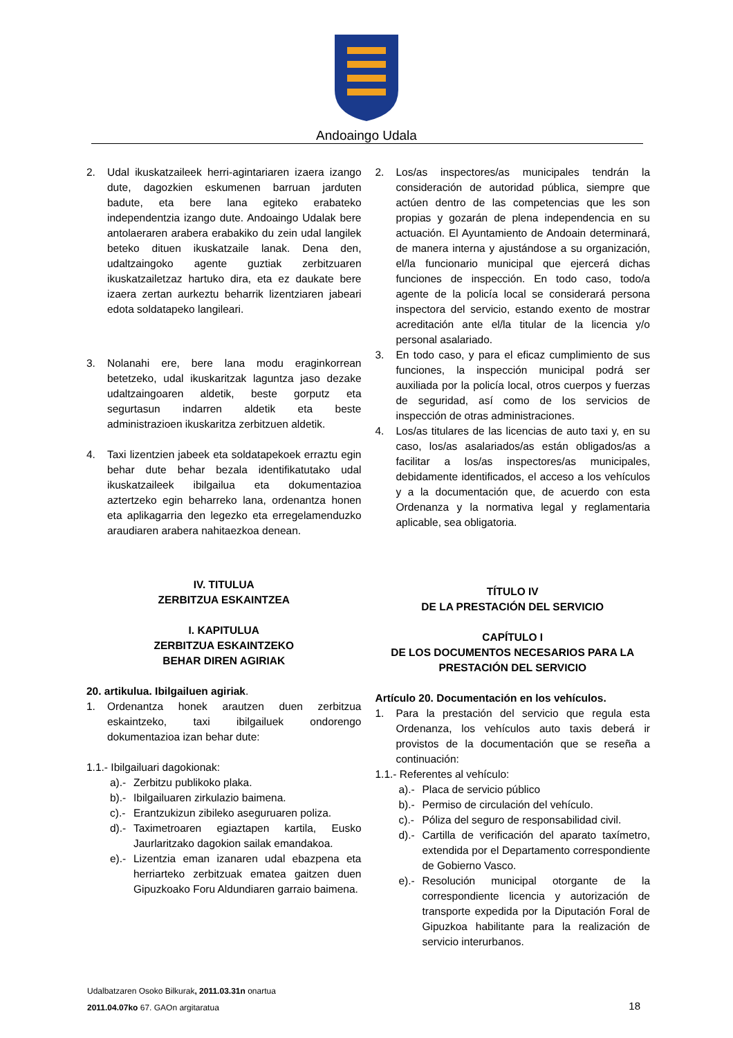Andoaingo Udala
2. Udal ikuskatzaileek herri-agintariaren izaera izango dute, dagozkien eskumenen barruan jarduten badute, eta bere lana egiteko erabateko independentzia izango dute. Andoaingo Udalak bere antolaeraren arabera erabakiko du zein udal langilek beteko dituen ikuskatzaile lanak. Dena den, udaltzaingoko agente guztiak zerbitzuaren ikuskatzailetzaz hartuko dira, eta ez daukate bere izaera zertan aurkeztu beharrik lizentziaren jabeari edota soldatapeko langileari.
3. Nolanahi ere, bere lana modu eraginkorrean betetzeko, udal ikuskaritzak laguntza jaso dezake udaltzaingoaren aldetik, beste gorputz eta segurtasun indarren aldetik eta beste administrazioen ikuskaritza zerbitzuen aldetik.
4. Taxi lizentzien jabeek eta soldatapekoek erraztu egin behar dute behar bezala identifikatutako udal ikuskatzaileek ibilgailua eta dokumentazioa aztertzeko egin beharreko lana, ordenantza honen eta aplikagarria den legezko eta erregelamenduzko araudiaren arabera nahitaezkoa denean.
IV. TITULUA
ZERBITZUA ESKAINTZEA
I. KAPITULUA
ZERBITZUA ESKAINTZEKO
BEHAR DIREN AGIRIAK
20. artikulua. Ibilgailuen agiriak.
1. Ordenantza honek arautzen duen zerbitzua eskaintzeko, taxi ibilgailuek ondorengo dokumentazioa izan behar dute:
1.1.- Ibilgailuari dagokionak:
a).- Zerbitzu publikoko plaka.
b).- Ibilgailuaren zirkulazio baimena.
c).- Erantzukizun zibileko aseguruaren poliza.
d).- Taximetroaren egiaztapen kartila, Eusko Jaurlaritzako dagokion sailak emandakoa.
e).- Lizentzia eman izanaren udal ebazpena eta herriarteko zerbitzuak ematea gaitzen duen Gipuzkoako Foru Aldundiaren garraio baimena.
2. Los/as inspectores/as municipales tendrán la consideración de autoridad pública, siempre que actúen dentro de las competencias que les son propias y gozarán de plena independencia en su actuación. El Ayuntamiento de Andoain determinará, de manera interna y ajustándose a su organización, el/la funcionario municipal que ejercerá dichas funciones de inspección. En todo caso, todo/a agente de la policía local se considerará persona inspectora del servicio, estando exento de mostrar acreditación ante el/la titular de la licencia y/o personal asalariado.
3. En todo caso, y para el eficaz cumplimiento de sus funciones, la inspección municipal podrá ser auxiliada por la policía local, otros cuerpos y fuerzas de seguridad, así como de los servicios de inspección de otras administraciones.
4. Los/as titulares de las licencias de auto taxi y, en su caso, los/as asalariados/as están obligados/as a facilitar a los/as inspectores/as municipales, debidamente identificados, el acceso a los vehículos y a la documentación que, de acuerdo con esta Ordenanza y la normativa legal y reglamentaria aplicable, sea obligatoria.
TÍTULO IV
DE LA PRESTACIÓN DEL SERVICIO
CAPÍTULO I
DE LOS DOCUMENTOS NECESARIOS PARA LA
PRESTACIÓN DEL SERVICIO
Artículo 20. Documentación en los vehículos.
1. Para la prestación del servicio que regula esta Ordenanza, los vehículos auto taxis deberá ir provistos de la documentación que se reseña a continuación:
1.1.- Referentes al vehículo:
a).- Placa de servicio público
b).- Permiso de circulación del vehículo.
c).- Póliza del seguro de responsabilidad civil.
d).- Cartilla de verificación del aparato taxímetro, extendida por el Departamento correspondiente de Gobierno Vasco.
e).- Resolución municipal otorgante de la correspondiente licencia y autorización de transporte expedida por la Diputación Foral de Gipuzkoa habilitante para la realización de servicio interurbanos.
Udalbatzaren Osoko Bilkurak, 2011.03.31n onartua
2011.04.07ko 67. GAOn argitaratua
18